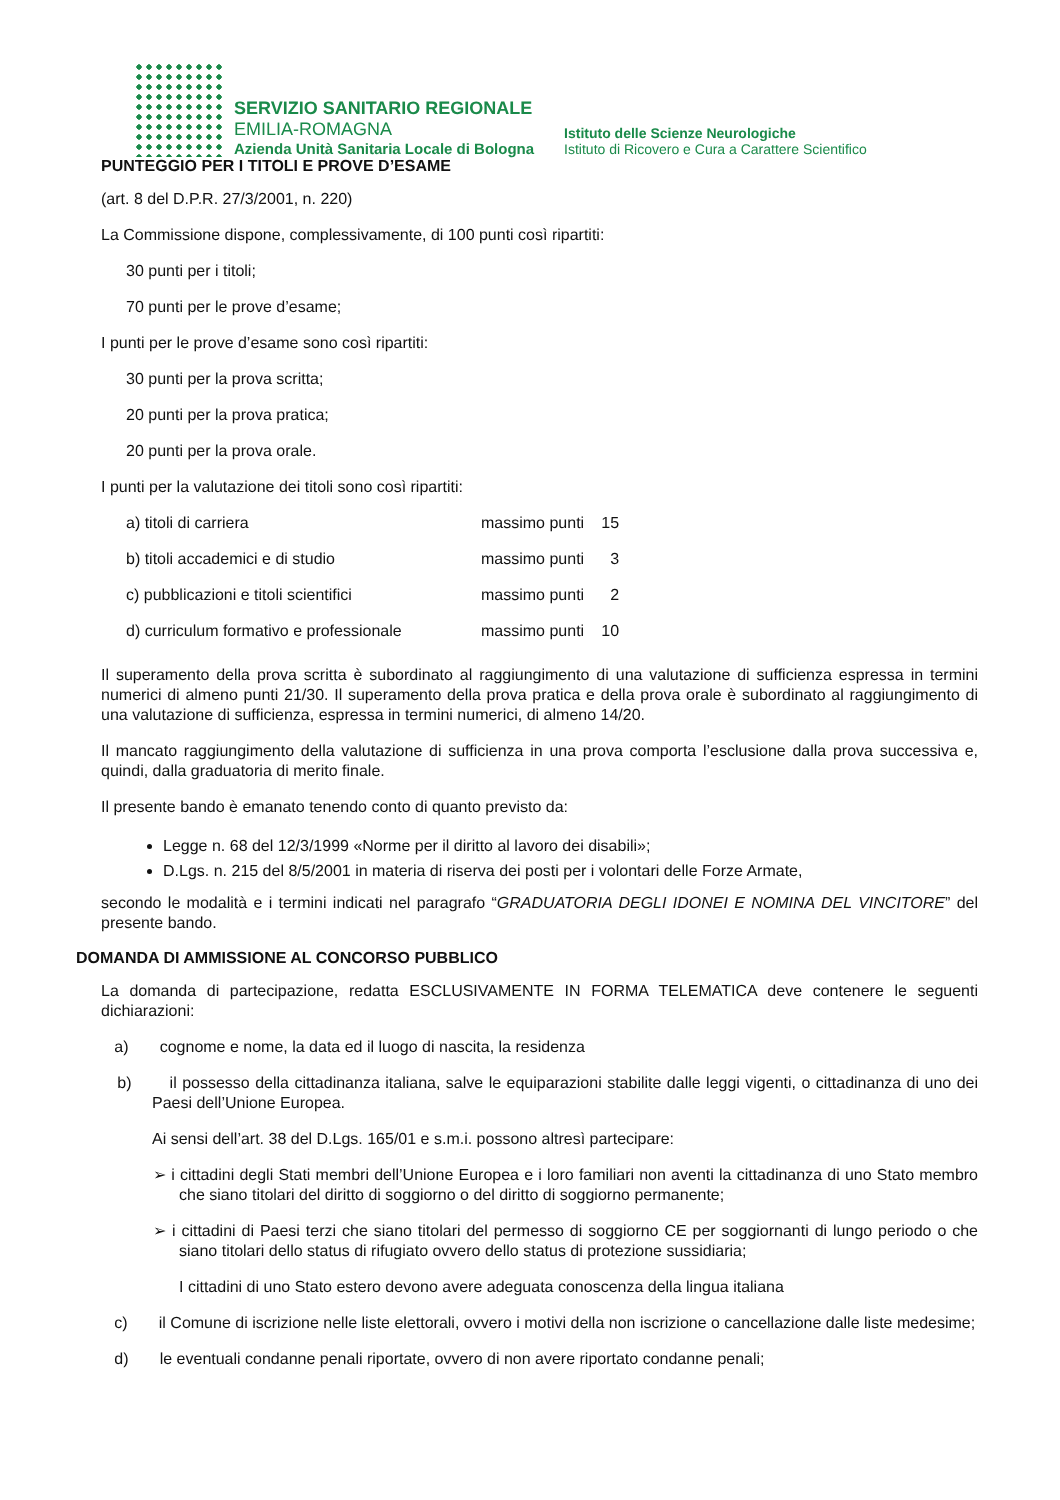SERVIZIO SANITARIO REGIONALE
EMILIA-ROMAGNA
Azienda Unità Sanitaria Locale di Bologna
Istituto delle Scienze Neurologiche
Istituto di Ricovero e Cura a Carattere Scientifico
PUNTEGGIO PER I TITOLI E PROVE D’ESAME
(art. 8 del D.P.R. 27/3/2001, n. 220)
La Commissione dispone, complessivamente, di 100 punti così ripartiti:
30 punti per i titoli;
70 punti per le prove d’esame;
I punti per le prove d’esame sono così ripartiti:
30 punti per la prova scritta;
20 punti per la prova pratica;
20 punti per la prova orale.
I punti per la valutazione dei titoli sono così ripartiti:
| a) titoli di carriera | massimo punti | 15 |
| b) titoli accademici e di studio | massimo punti | 3 |
| c) pubblicazioni e titoli scientifici | massimo punti | 2 |
| d) curriculum formativo e professionale | massimo punti | 10 |
Il superamento della prova scritta è subordinato al raggiungimento di una valutazione di sufficienza espressa in termini numerici di almeno punti 21/30. Il superamento della prova pratica e della prova orale è subordinato al raggiungimento di una valutazione di sufficienza, espressa in termini numerici, di almeno 14/20.
Il mancato raggiungimento della valutazione di sufficienza in una prova comporta l’esclusione dalla prova successiva e, quindi, dalla graduatoria di merito finale.
Il presente bando è emanato tenendo conto di quanto previsto da:
Legge n. 68 del 12/3/1999 «Norme per il diritto al lavoro dei disabili»;
D.Lgs. n. 215 del 8/5/2001 in materia di riserva dei posti per i volontari delle Forze Armate,
secondo le modalità e i termini indicati nel paragrafo “GRADUATORIA DEGLI IDONEI E NOMINA DEL VINCITORE” del presente bando.
DOMANDA DI AMMISSIONE AL CONCORSO PUBBLICO
La domanda di partecipazione, redatta ESCLUSIVAMENTE IN FORMA TELEMATICA deve contenere le seguenti dichiarazioni:
a) cognome e nome, la data ed il luogo di nascita, la residenza
b) il possesso della cittadinanza italiana, salve le equiparazioni stabilite dalle leggi vigenti, o cittadinanza di uno dei Paesi dell’Unione Europea.
Ai sensi dell’art. 38 del D.Lgs. 165/01 e s.m.i. possono altresì partecipare:
➢ i cittadini degli Stati membri dell’Unione Europea e i loro familiari non aventi la cittadinanza di uno Stato membro che siano titolari del diritto di soggiorno o del diritto di soggiorno permanente;
➢ i cittadini di Paesi terzi che siano titolari del permesso di soggiorno CE per soggiornanti di lungo periodo o che siano titolari dello status di rifugiato ovvero dello status di protezione sussidiaria;
I cittadini di uno Stato estero devono avere adeguata conoscenza della lingua italiana
c) il Comune di iscrizione nelle liste elettorali, ovvero i motivi della non iscrizione o cancellazione dalle liste medesime;
d) le eventuali condanne penali riportate, ovvero di non avere riportato condanne penali;